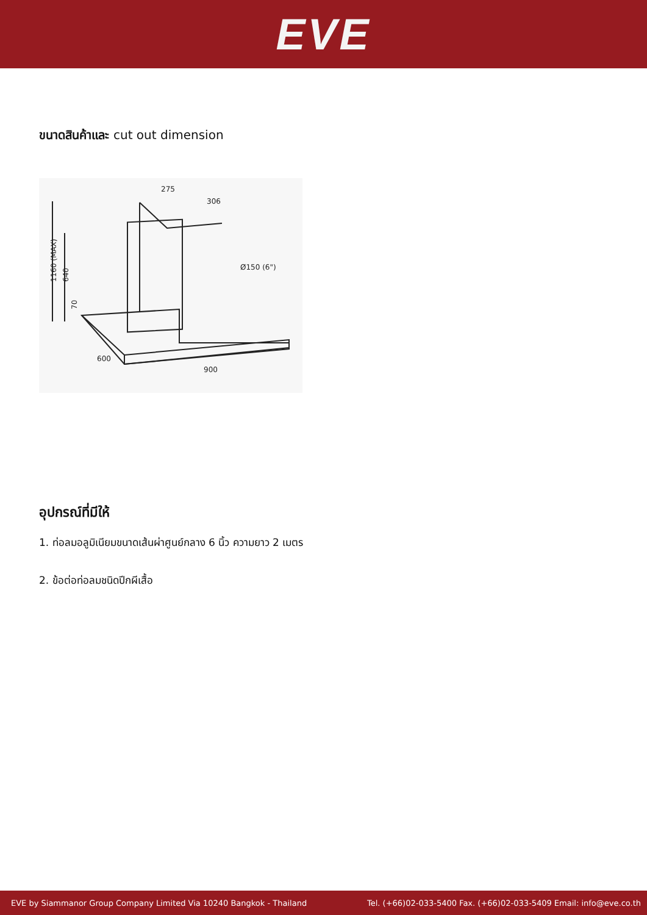EVE
ขนาดสินค้าและ cut out dimension
275
306
Ø150 (6")
600
900
1160 (MAX)
640
70
อุปกรณ์ที่มีให้
1. ท่อลมอลูมิเนียมขนาดเส้นผ่าศูนย์กลาง 6 นิ้ว ความยาว 2 เมตร
2. ข้อต่อท่อลมชนิดปีกผีเสื้อ
EVE by Siammanor Group Company Limited Via 10240 Bangkok - Thailand Tel. (+66)02-033-5400 Fax. (+66)02-033-5409 Email: info@eve.co.th